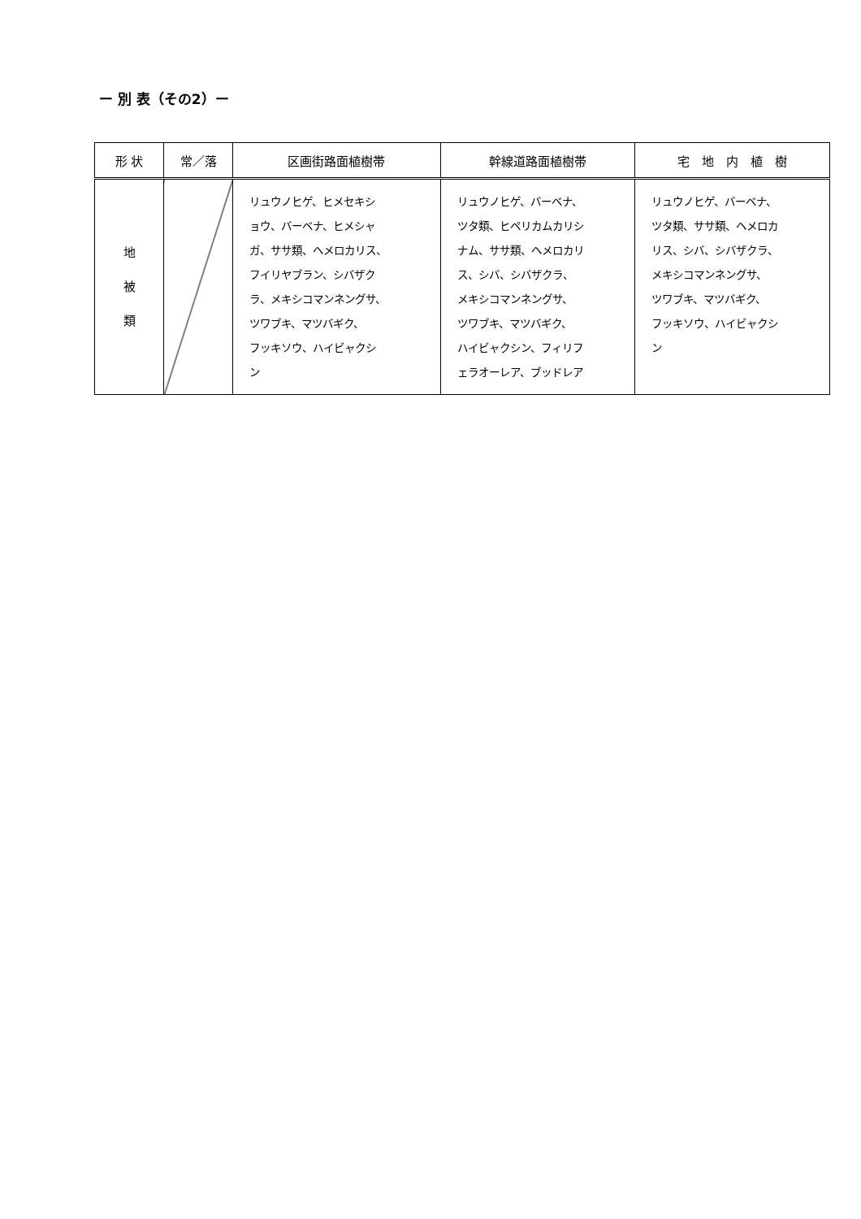ー 別 表（その2）ー
| 形 状 | 常／落 | 区画街路面植樹帯 | 幹線道路面植樹帯 | 宅 地 内 植 樹 |
| --- | --- | --- | --- | --- |
| 地 被 類 | | リュウノヒゲ、ヒメセキシ ョウ、バーベナ、ヒメシャ ガ、ササ類、ヘメロカリス、 フイリヤブラン、シバザク ラ、メキシコマンネングサ、 ツワブキ、マツバギク、 フッキソウ、ハイビャクシ ン | リュウノヒゲ、バーベナ、 ツタ類、ヒペリカムカリシ ナム、ササ類、ヘメロカリ ス、シバ、シバザクラ、 メキシコマンネングサ、 ツワブキ、マツバギク、 ハイビャクシン、フィリフ ェラオーレア、ブッドレア | リュウノヒゲ、バーベナ、 ツタ類、ササ類、ヘメロカ リス、シバ、シバザクラ、 メキシコマンネングサ、 ツワブキ、マツバギク、 フッキソウ、ハイビャクシ ン |